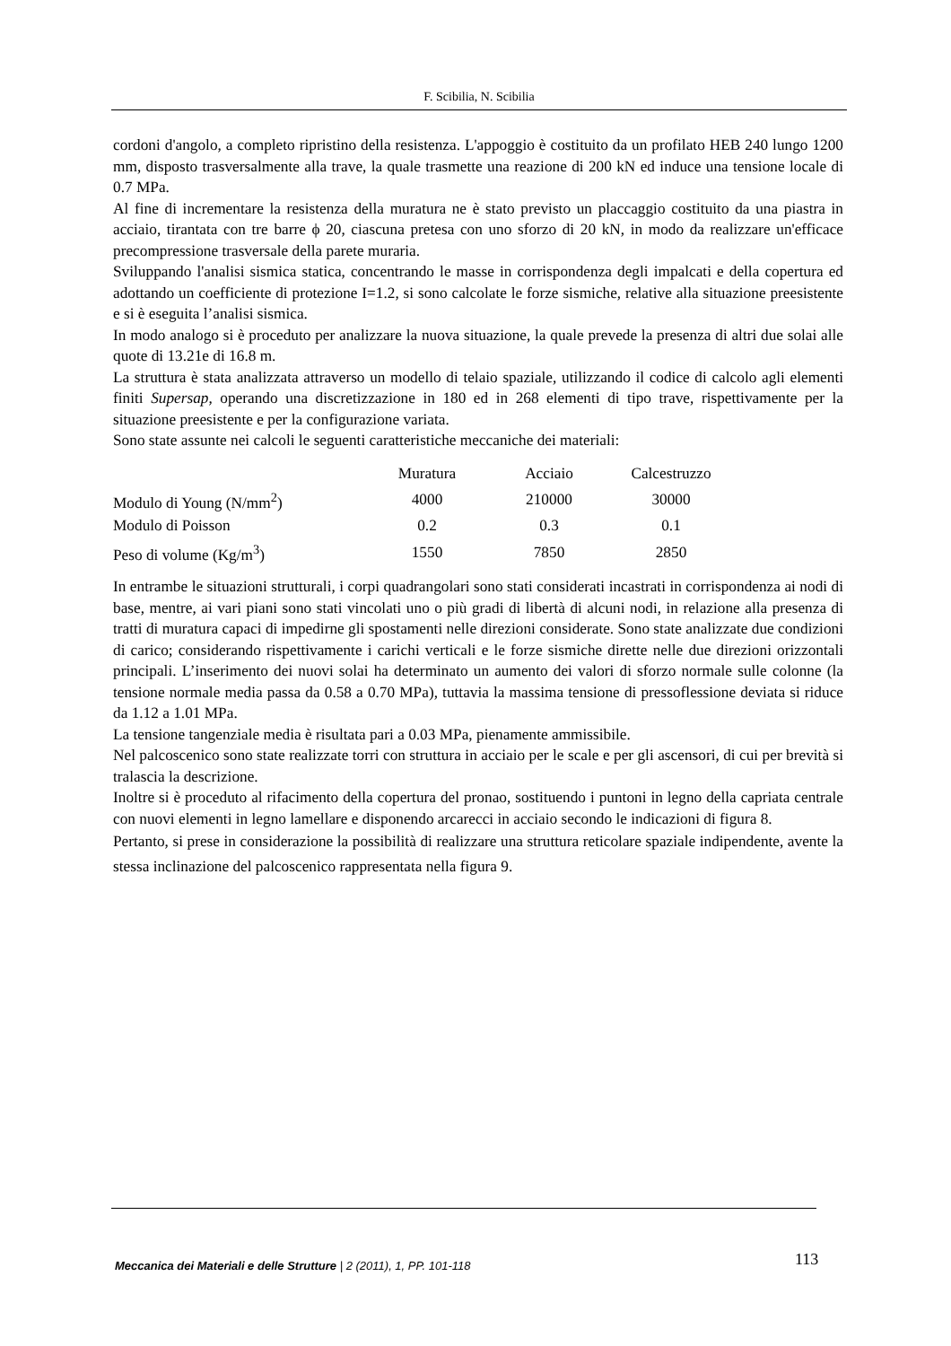F. Scibilia, N. Scibilia
cordoni d'angolo, a completo ripristino della resistenza. L'appoggio è costituito da un profilato HEB 240 lungo 1200 mm, disposto trasversalmente alla trave, la quale trasmette una reazione di 200 kN ed induce una tensione locale di 0.7 MPa.
Al fine di incrementare la resistenza della muratura ne è stato previsto un placcaggio costituito da una piastra in acciaio, tirantata con tre barre ϕ 20, ciascuna pretesa con uno sforzo di 20 kN, in modo da realizzare un'efficace precompressione trasversale della parete muraria.
Sviluppando l'analisi sismica statica, concentrando le masse in corrispondenza degli impalcati e della copertura ed adottando un coefficiente di protezione I=1.2, si sono calcolate le forze sismiche, relative alla situazione preesistente e si è eseguita l’analisi sismica.
In modo analogo si è proceduto per analizzare la nuova situazione, la quale prevede la presenza di altri due solai alle quote di 13.21e di 16.8 m.
La struttura è stata analizzata attraverso un modello di telaio spaziale, utilizzando il codice di calcolo agli elementi finiti Supersap, operando una discretizzazione in 180 ed in 268 elementi di tipo trave, rispettivamente per la situazione preesistente e per la configurazione variata.
Sono state assunte nei calcoli le seguenti caratteristiche meccaniche dei materiali:
| | Muratura | Acciaio | Calcestruzzo |
| --- | --- | --- | --- |
| Modulo di Young (N/mm<sup>2</sup>) | 4000 | 210000 | 30000 |
| Modulo di Poisson | 0.2 | 0.3 | 0.1 |
| Peso di volume (Kg/m<sup>3</sup>) | 1550 | 7850 | 2850 |
In entrambe le situazioni strutturali, i corpi quadrangolari sono stati considerati incastrati in corrispondenza ai nodi di base, mentre, ai vari piani sono stati vincolati uno o più gradi di libertà di alcuni nodi, in relazione alla presenza di tratti di muratura capaci di impedirne gli spostamenti nelle direzioni considerate. Sono state analizzate due condizioni di carico; considerando rispettivamente i carichi verticali e le forze sismiche dirette nelle due direzioni orizzontali principali. L’inserimento dei nuovi solai ha determinato un aumento dei valori di sforzo normale sulle colonne (la tensione normale media passa da 0.58 a 0.70 MPa), tuttavia la massima tensione di pressoflessione deviata si riduce da 1.12 a 1.01 MPa.
La tensione tangenziale media è risultata pari a 0.03 MPa, pienamente ammissibile.
Nel palcoscenico sono state realizzate torri con struttura in acciaio per le scale e per gli ascensori, di cui per brevità si tralascia la descrizione.
Inoltre si è proceduto al rifacimento della copertura del pronao, sostituendo i puntoni in legno della capriata centrale con nuovi elementi in legno lamellare e disponendo arcarecci in acciaio secondo le indicazioni di figura 8.
Pertanto, si prese in considerazione la possibilità di realizzare una struttura reticolare spaziale indipendente, avente la stessa inclinazione del palcoscenico rappresentata nella figura 9.
Meccanica dei Materiali e delle Strutture | 2 (2011), 1, PP. 101-118
113